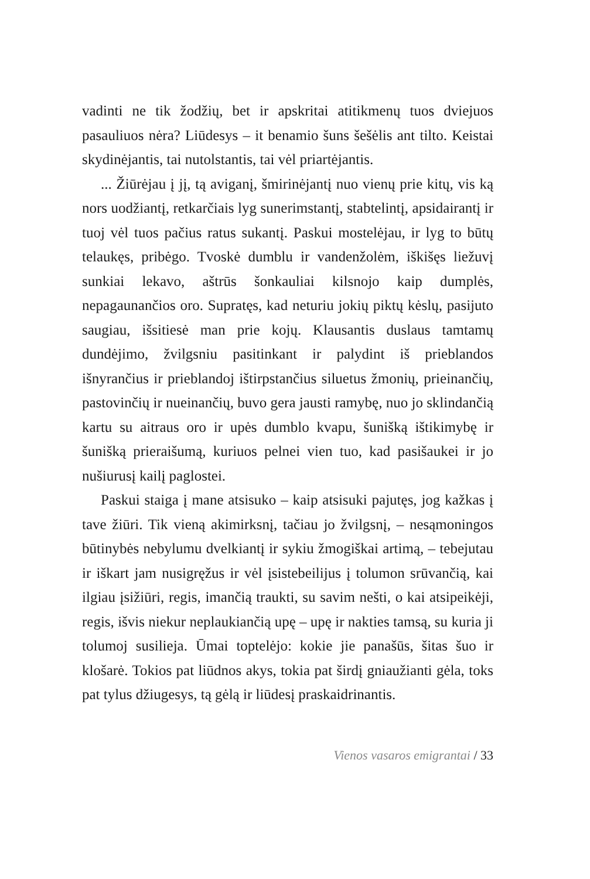vadinti ne tik žodžių, bet ir apskritai atitikmenų tuos dviejuos pasauliuos nėra? Liūdesys – it benamio šuns šešėlis ant tilto. Keistai skydinėjantis, tai nutolstantis, tai vėl priartėjantis.
... Žiūrėjau į jį, tą aviganį, šmirinėjantį nuo vienų prie kitų, vis ką nors uodžiantį, retkarčiais lyg sunerimstantį, stabtelintį, apsidairantį ir tuoj vėl tuos pačius ratus sukantį. Paskui mostelėjau, ir lyg to būtų telaukęs, pribėgo. Tvoskė dumblu ir vandenžolėm, iškišęs liežuvį sunkiai lekavo, aštrūs šonkauliai kilsnojo kaip dumplės, nepagaunančios oro. Supratęs, kad neturiu jokių piktų kėslų, pasijuto saugiau, išsitiesė man prie kojų. Klausantis duslaus tamtamų dundėjimo, žvilgsniu pasitinkant ir palydint iš prieblandos išnyrančius ir prieblandoj ištirpstančius siluetus žmonių, prieinančių, pastovinčių ir nueinančių, buvo gera jausti ramybę, nuo jo sklindančią kartu su aitraus oro ir upės dumblo kvapu, šunišką ištikimybę ir šunišką prieraišumą, kuriuos pelnei vien tuo, kad pasišaukei ir jo nušiurusį kailį paglostei.
Paskui staiga į mane atsisuko – kaip atsisuki pajutęs, jog kažkas į tave žiūri. Tik vieną akimirksnį, tačiau jo žvilgsnį, – nesąmoningos būtinybės nebylumu dvelkiantį ir sykiu žmogiškai artimą, – tebejutau ir iškart jam nusigręžus ir vėl įsistebeilijus į tolumon srūvančią, kai ilgiau įsižiūri, regis, imančią traukti, su savim nešti, o kai atsipeikėji, regis, išvis niekur neplaukiančią upę – upę ir nakties tamsą, su kuria ji tolumoj susilieja. Ūmai toptelėjo: kokie jie panašūs, šitas šuo ir klošarė. Tokios pat liūdnos akys, tokia pat širdį gniaužianti gėla, toks pat tylus džiugesys, tą gėlą ir liūdesį praskaidrinantis.
Vienos vasaros emigrantai / 33